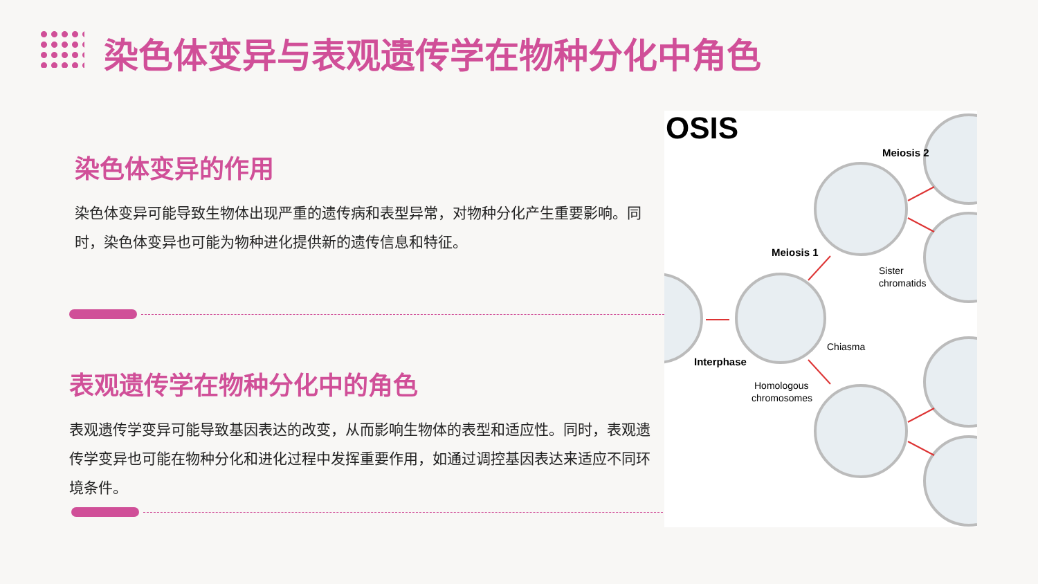染色体变异与表观遗传学在物种分化中角色
染色体变异的作用
染色体变异可能导致生物体出现严重的遗传病和表型异常，对物种分化产生重要影响。同时，染色体变异也可能为物种进化提供新的遗传信息和特征。
表观遗传学在物种分化中的角色
表观遗传学变异可能导致基因表达的改变，从而影响生物体的表型和适应性。同时，表观遗传学变异也可能在物种分化和进化过程中发挥重要作用，如通过调控基因表达来适应不同环境条件。
OSIS
Meiosis 2
Meiosis 1
Sister
chromatids
Chiasma
Interphase
Homologous
chromosomes